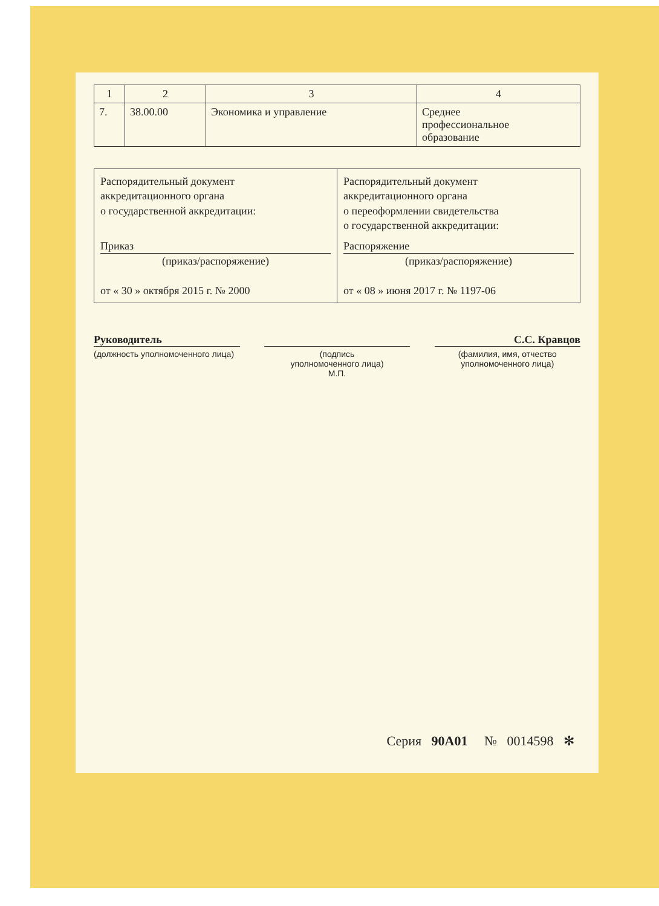| 1 | 2 | 3 | 4 |
| 7. | 38.00.00 | Экономика и управление | Среднее профессиональное образование |
| Распорядительный документ аккредитационного органа о государственной аккредитации: Приказ (приказ/распоряжение) от « 30 » октября 2015 г. № 2000 | Распорядительный документ аккредитационного органа о переоформлении свидетельства о государственной аккредитации: Распоряжение (приказ/распоряжение) от « 08 » июня 2017 г. № 1197-06 |
Руководитель
(должность уполномоченного лица)
(подпись
уполномоченного лица)
М.П.
С.С. Кравцов
(фамилия, имя, отчество
уполномоченного лица)
Серия 90А01 № 0014598 ✻